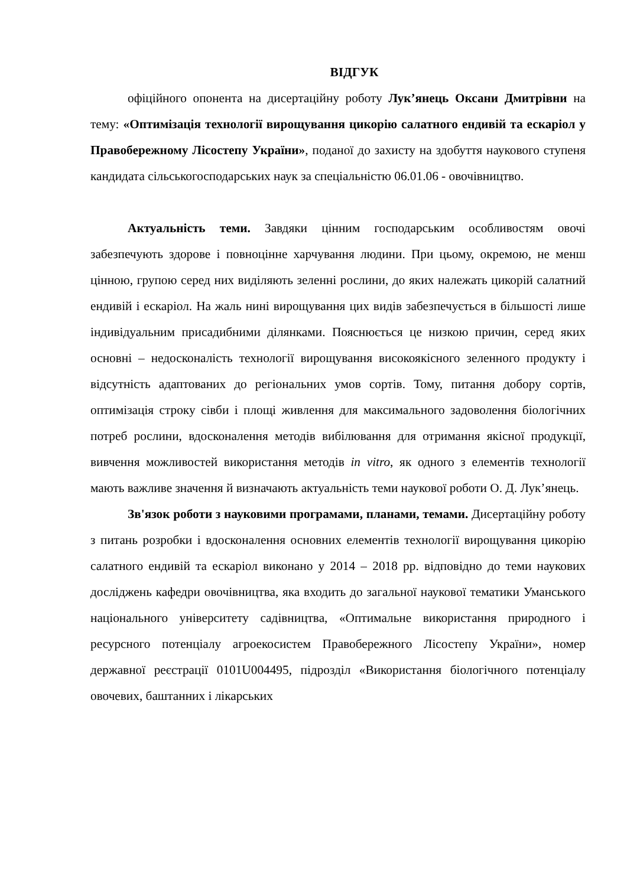ВІДГУК
офіційного опонента на дисертаційну роботу Лук’янець Оксани Дмитрівни на тему: «Оптимізація технології вирощування цикорію салатного ендивій та ескаріол у Правобережному Лісостепу України», поданої до захисту на здобуття наукового ступеня кандидата сільськогосподарських наук за спеціальністю 06.01.06 - овочівництво.
Актуальність теми. Завдяки цінним господарським особливостям овочі забезпечують здорове і повноцінне харчування людини. При цьому, окремою, не менш цінною, групою серед них виділяють зеленні рослини, до яких належать цикорій салатний ендивій і ескаріол. На жаль нині вирощування цих видів забезпечується в більшості лише індивідуальним присадибними ділянками. Пояснюється це низкою причин, серед яких основні – недосконалість технології вирощування високоякісного зеленного продукту і відсутність адаптованих до регіональних умов сортів. Тому, питання добору сортів, оптимізація строку сівби і площі живлення для максимального задоволення біологічних потреб рослини, вдосконалення методів вибілювання для отримання якісної продукції, вивчення можливостей використання методів in vitro, як одного з елементів технології мають важливе значення й визначають актуальність теми наукової роботи О. Д. Лук’янець.
Зв'язок роботи з науковими програмами, планами, темами. Дисертаційну роботу з питань розробки і вдосконалення основних елементів технології вирощування цикорію салатного ендивій та ескаріол виконано у 2014 – 2018 рр. відповідно до теми наукових досліджень кафедри овочівництва, яка входить до загальної наукової тематики Уманського національного університету садівництва, «Оптимальне використання природного і ресурсного потенціалу агроекосистем Правобережного Лісостепу України», номер державної реєстрації 0101U004495, підрозділ «Використання біологічного потенціалу овочевих, баштанних і лікарських